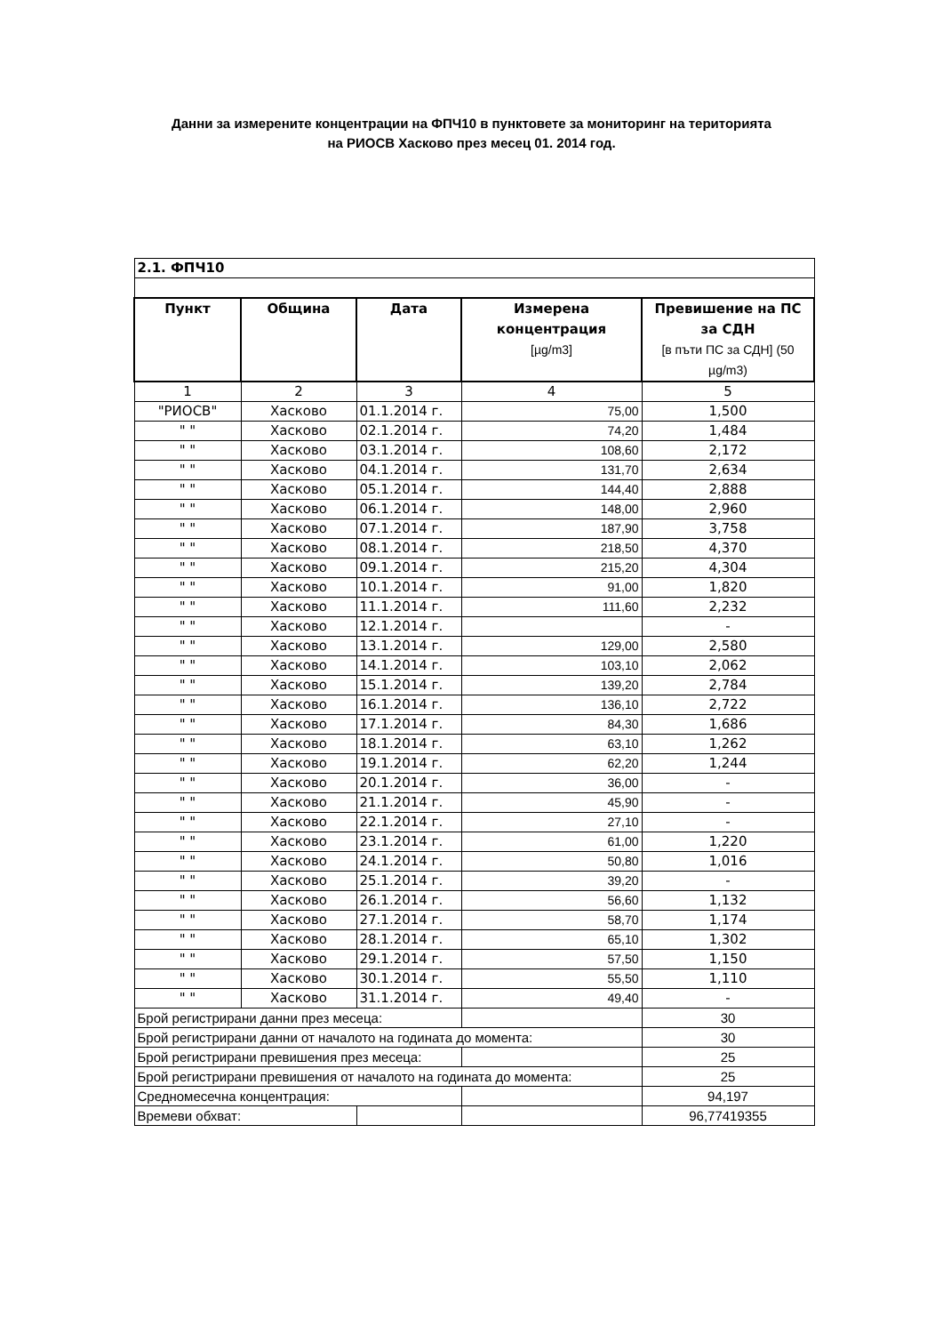Данни за измерените концентрации на ФПЧ10 в пунктовете за мониторинг на територията
на РИОСВ Хасково през месец 01. 2014 год.
| 2.1. ФПЧ10 | | | | |
| Пункт | Община | Дата | Измерена концентрация [µg/m3] | Превишение на ПС за СДН [в пъти ПС за СДН] (50 µg/m3) |
| 1 | 2 | 3 | 4 | 5 |
| "РИОСВ" | Хасково | 01.1.2014 г. | 75,00 | 1,500 |
| " " | Хасково | 02.1.2014 г. | 74,20 | 1,484 |
| " " | Хасково | 03.1.2014 г. | 108,60 | 2,172 |
| " " | Хасково | 04.1.2014 г. | 131,70 | 2,634 |
| " " | Хасково | 05.1.2014 г. | 144,40 | 2,888 |
| " " | Хасково | 06.1.2014 г. | 148,00 | 2,960 |
| " " | Хасково | 07.1.2014 г. | 187,90 | 3,758 |
| " " | Хасково | 08.1.2014 г. | 218,50 | 4,370 |
| " " | Хасково | 09.1.2014 г. | 215,20 | 4,304 |
| " " | Хасково | 10.1.2014 г. | 91,00 | 1,820 |
| " " | Хасково | 11.1.2014 г. | 111,60 | 2,232 |
| " " | Хасково | 12.1.2014 г. | | - |
| " " | Хасково | 13.1.2014 г. | 129,00 | 2,580 |
| " " | Хасково | 14.1.2014 г. | 103,10 | 2,062 |
| " " | Хасково | 15.1.2014 г. | 139,20 | 2,784 |
| " " | Хасково | 16.1.2014 г. | 136,10 | 2,722 |
| " " | Хасково | 17.1.2014 г. | 84,30 | 1,686 |
| " " | Хасково | 18.1.2014 г. | 63,10 | 1,262 |
| " " | Хасково | 19.1.2014 г. | 62,20 | 1,244 |
| " " | Хасково | 20.1.2014 г. | 36,00 | - |
| " " | Хасково | 21.1.2014 г. | 45,90 | - |
| " " | Хасково | 22.1.2014 г. | 27,10 | - |
| " " | Хасково | 23.1.2014 г. | 61,00 | 1,220 |
| " " | Хасково | 24.1.2014 г. | 50,80 | 1,016 |
| " " | Хасково | 25.1.2014 г. | 39,20 | - |
| " " | Хасково | 26.1.2014 г. | 56,60 | 1,132 |
| " " | Хасково | 27.1.2014 г. | 58,70 | 1,174 |
| " " | Хасково | 28.1.2014 г. | 65,10 | 1,302 |
| " " | Хасково | 29.1.2014 г. | 57,50 | 1,150 |
| " " | Хасково | 30.1.2014 г. | 55,50 | 1,110 |
| " " | Хасково | 31.1.2014 г. | 49,40 | - |
| Брой регистрирани данни през месеца: | | | | 30 |
| Брой регистрирани данни от началото на годината до момента: | | | | 30 |
| Брой регистрирани превишения през месеца: | | | | 25 |
| Брой регистрирани превишения от началото на годината до момента: | | | | 25 |
| Средномесечна концентрация: | | | | 94,197 |
| Времеви обхват: | | | | 96,77419355 |